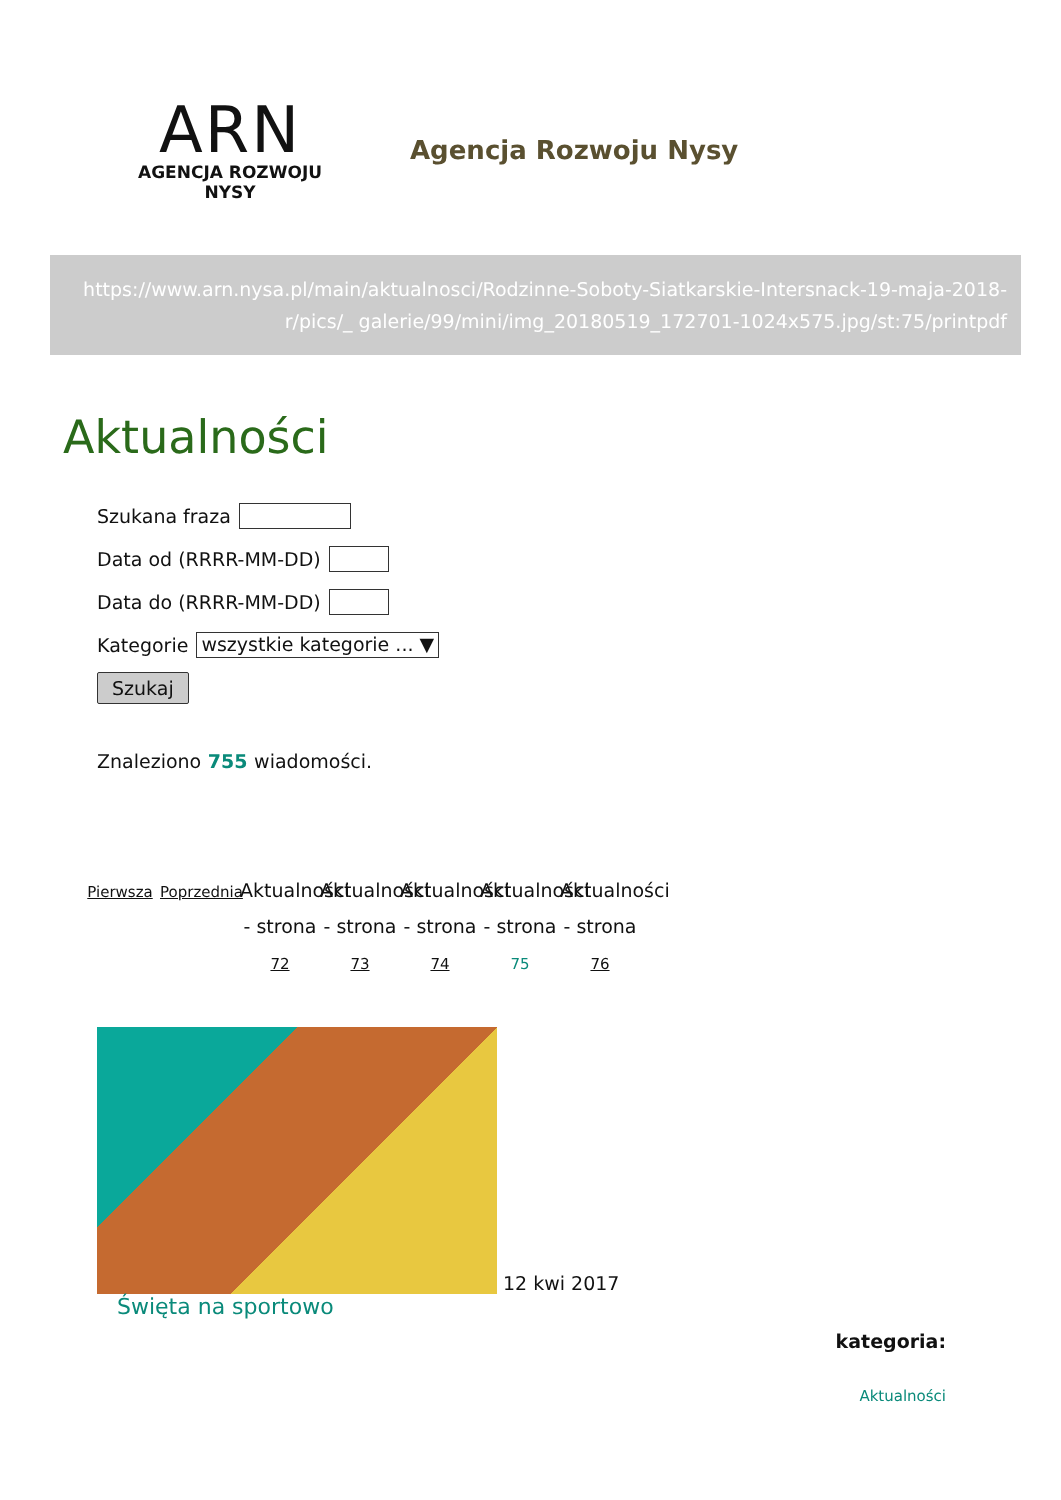ARN
AGENCJA ROZWOJU NYSY
Agencja Rozwoju Nysy
https://www.arn.nysa.pl/main/aktualnosci/Rodzinne-Soboty-Siatkarskie-Intersnack-19-maja-2018-r/pics/_ galerie/99/mini/img_20180519_172701-1024x575.jpg/st:75/printpdf
Aktualności
Szukana fraza
Data od (RRRR-MM-DD)
Data do (RRRR-MM-DD)
Kategorie wszystkie kategorie ... ▼
Szukaj
Znaleziono 755 wiadomości.
Pierwsza
Poprzednia
Aktualności - strona 72
Aktualności - strona 73
Aktualności - strona 74
Aktualności - strona 75
Aktualności - strona 76
12 kwi 2017
Święta na sportowo
kategoria:
Aktualności